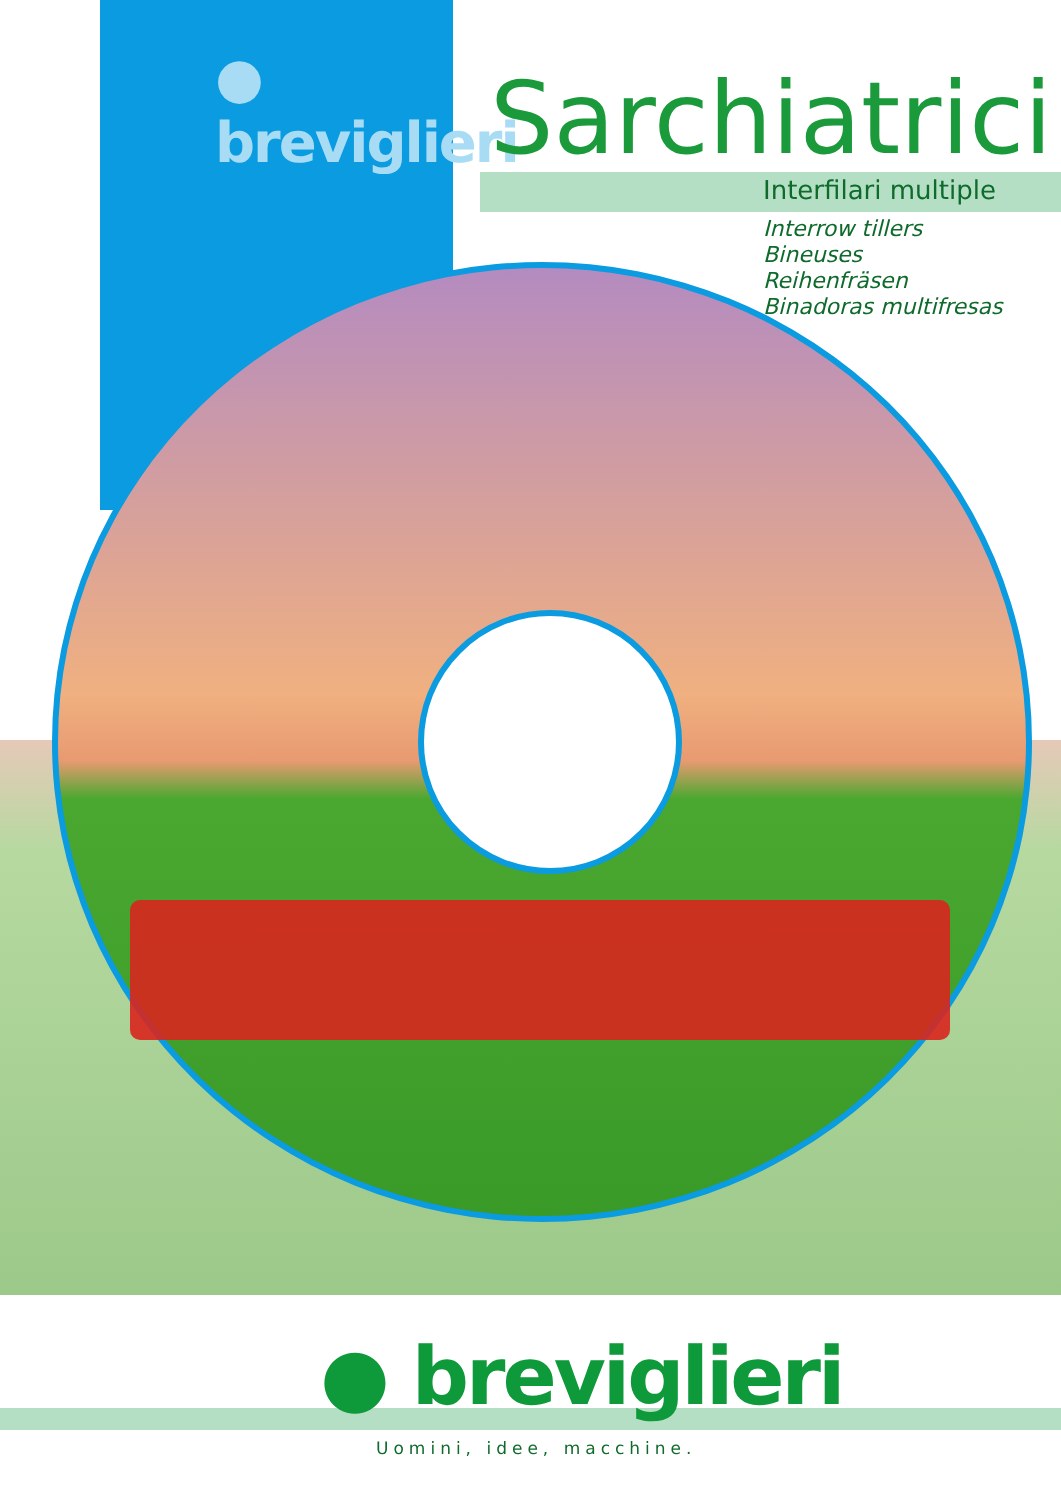● breviglieri
Sarchiatrici
Interfilari multiple
Interrow tillers
Bineuses
Reihenfräsen
Binadoras multifresas
● breviglieri
Uomini, idee, macchine.